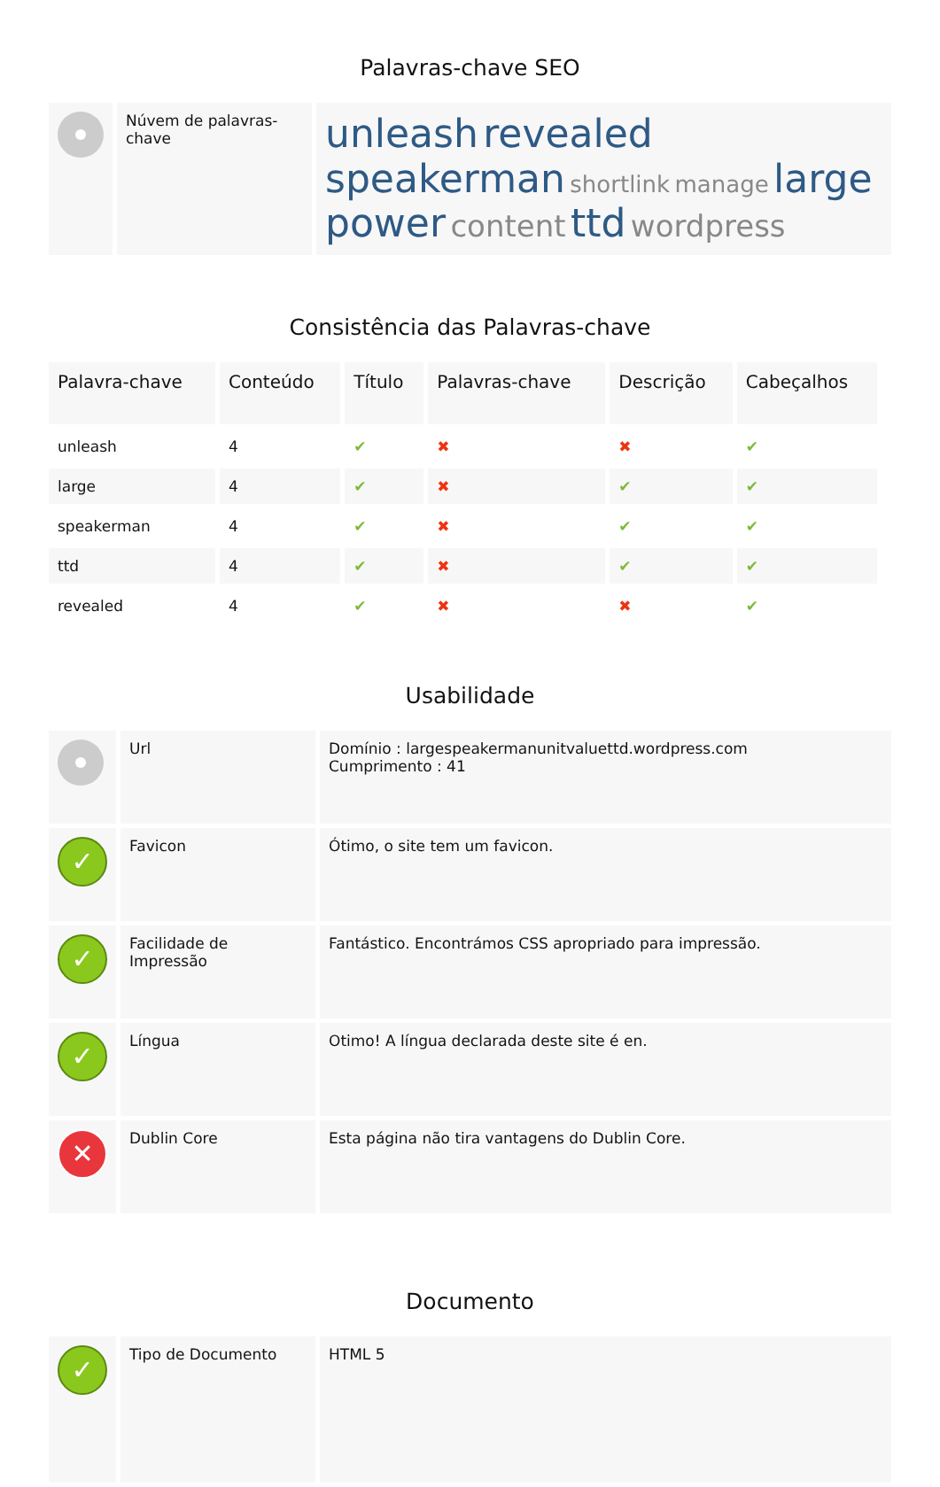Palavras-chave SEO
| | Núvem de palavras-chave | unleash revealed speakerman shortlink manage large power content ttd wordpress |
Consistência das Palavras-chave
| Palavra-chave | Conteúdo | Título | Palavras-chave | Descrição | Cabeçalhos |
| --- | --- | --- | --- | --- | --- |
| unleash | 4 | ✔ | ✖ | ✖ | ✔ |
| large | 4 | ✔ | ✖ | ✔ | ✔ |
| speakerman | 4 | ✔ | ✖ | ✔ | ✔ |
| ttd | 4 | ✔ | ✖ | ✔ | ✔ |
| revealed | 4 | ✔ | ✖ | ✖ | ✔ |
Usabilidade
| | Url | Domínio : largespeakermanunitvaluettd.wordpress.com Cumprimento : 41 |
| ✓ | Favicon | Ótimo, o site tem um favicon. |
| ✓ | Facilidade de Impressão | Fantástico. Encontrámos CSS apropriado para impressão. |
| ✓ | Língua | Otimo! A língua declarada deste site é en. |
| ✕ | Dublin Core | Esta página não tira vantagens do Dublin Core. |
Documento
| ✓ | Tipo de Documento | HTML 5 |